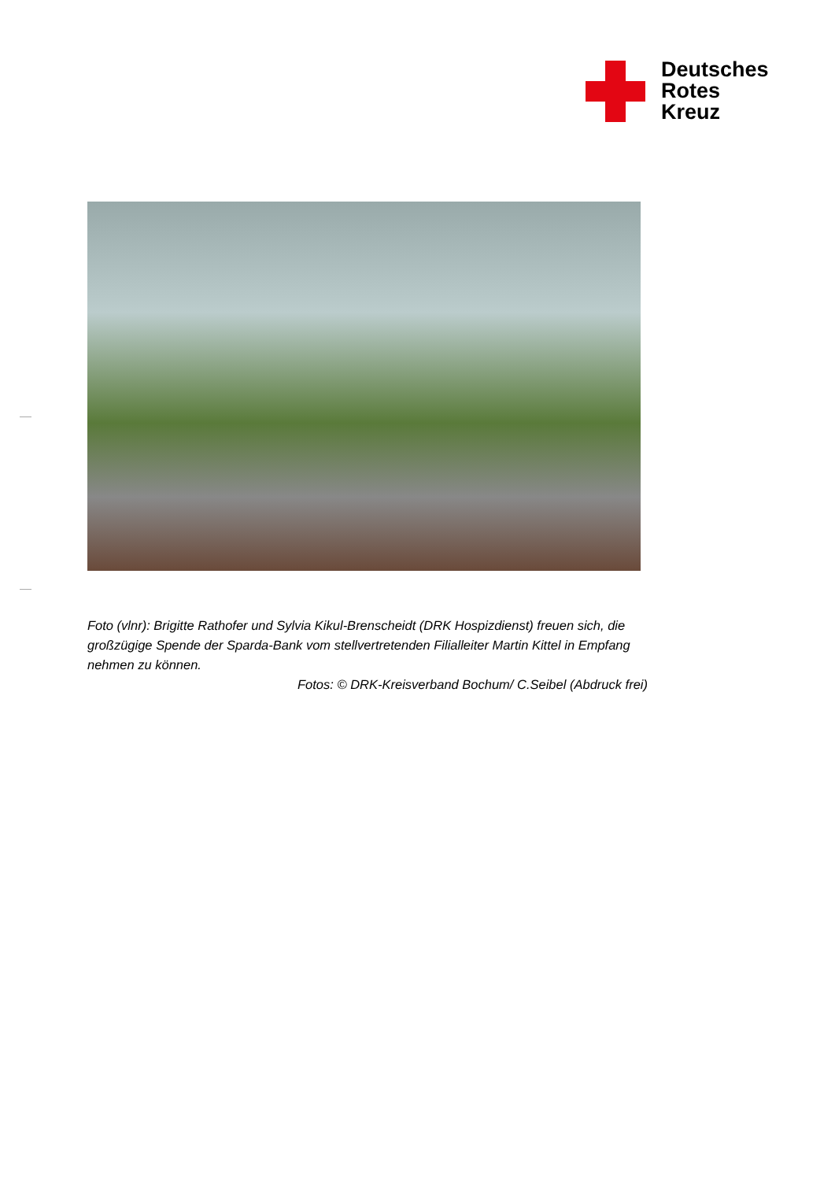Deutsches
Rotes
Kreuz
Foto (vlnr): Brigitte Rathofer und Sylvia Kikul-Brenscheidt (DRK Hospizdienst) freuen sich, die großzügige Spende der Sparda-Bank vom stellvertretenden Filialleiter Martin Kittel in Empfang nehmen zu können.
Fotos: © DRK-Kreisverband Bochum/ C.Seibel (Abdruck frei)